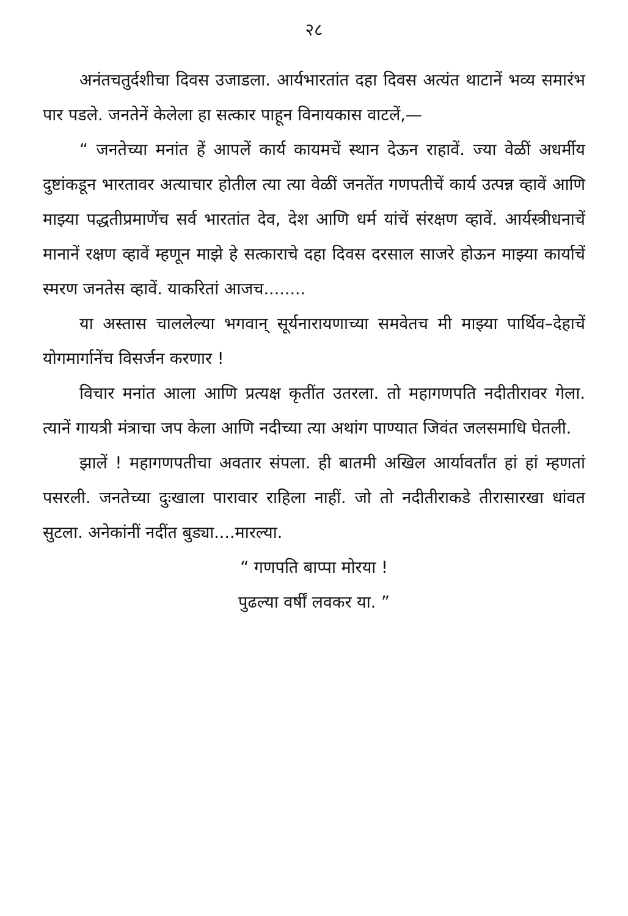२८
अनंतचतुर्दशीचा दिवस उजाडला. आर्यभारतांत दहा दिवस अत्यंत थाटानें भव्य समारंभ पार पडले. जनतेनें केलेला हा सत्कार पाहून विनायकास वाटलें,—
“ जनतेच्या मनांत हें आपलें कार्य कायमचें स्थान देऊन राहावें. ज्या वेळीं अधर्मीय दुष्टांकडून भारतावर अत्याचार होतील त्या त्या वेळीं जनतेंत गणपतीचें कार्य उत्पन्न व्हावें आणि माझ्या पद्धतीप्रमाणेंच सर्व भारतांत देव, देश आणि धर्म यांचें संरक्षण व्हावें. आर्यस्त्रीधनाचें मानानें रक्षण व्हावें म्हणून माझे हे सत्काराचे दहा दिवस दरसाल साजरे होऊन माझ्या कार्याचें स्मरण जनतेस व्हावें. याकरितां आजच........
या अस्तास चाललेल्या भगवान् सूर्यनारायणाच्या समवेतच मी माझ्या पार्थिव–देहाचें योगमार्गानेंच विसर्जन करणार !
विचार मनांत आला आणि प्रत्यक्ष कृतींत उतरला. तो महागणपति नदीतीरावर गेला. त्यानें गायत्री मंत्राचा जप केला आणि नदीच्या त्या अथांग पाण्यात जिवंत जलसमाधि घेतली.
झालें ! महागणपतीचा अवतार संपला. ही बातमी अखिल आर्यावर्तांत हां हां म्हणतां पसरली. जनतेच्या दुःखाला पारावार राहिला नाहीं. जो तो नदीतीराकडे तीरासारखा धांवत सुटला. अनेकांनीं नदींत बुड्या....मारल्या.
“ गणपति बाप्पा मोरया !
पुढल्या वर्षीं लवकर या. ”